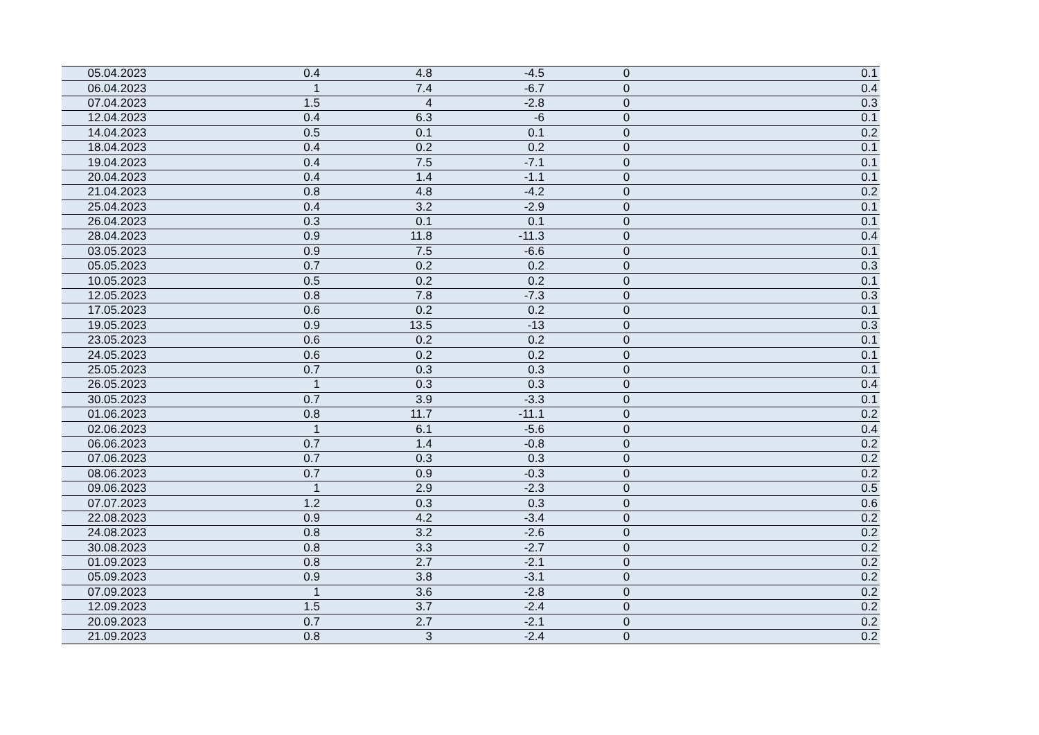| 05.04.2023 | 0.4 | 4.8 | -4.5 | 0 | 0.1 |
| 06.04.2023 | 1 | 7.4 | -6.7 | 0 | 0.4 |
| 07.04.2023 | 1.5 | 4 | -2.8 | 0 | 0.3 |
| 12.04.2023 | 0.4 | 6.3 | -6 | 0 | 0.1 |
| 14.04.2023 | 0.5 | 0.1 | 0.1 | 0 | 0.2 |
| 18.04.2023 | 0.4 | 0.2 | 0.2 | 0 | 0.1 |
| 19.04.2023 | 0.4 | 7.5 | -7.1 | 0 | 0.1 |
| 20.04.2023 | 0.4 | 1.4 | -1.1 | 0 | 0.1 |
| 21.04.2023 | 0.8 | 4.8 | -4.2 | 0 | 0.2 |
| 25.04.2023 | 0.4 | 3.2 | -2.9 | 0 | 0.1 |
| 26.04.2023 | 0.3 | 0.1 | 0.1 | 0 | 0.1 |
| 28.04.2023 | 0.9 | 11.8 | -11.3 | 0 | 0.4 |
| 03.05.2023 | 0.9 | 7.5 | -6.6 | 0 | 0.1 |
| 05.05.2023 | 0.7 | 0.2 | 0.2 | 0 | 0.3 |
| 10.05.2023 | 0.5 | 0.2 | 0.2 | 0 | 0.1 |
| 12.05.2023 | 0.8 | 7.8 | -7.3 | 0 | 0.3 |
| 17.05.2023 | 0.6 | 0.2 | 0.2 | 0 | 0.1 |
| 19.05.2023 | 0.9 | 13.5 | -13 | 0 | 0.3 |
| 23.05.2023 | 0.6 | 0.2 | 0.2 | 0 | 0.1 |
| 24.05.2023 | 0.6 | 0.2 | 0.2 | 0 | 0.1 |
| 25.05.2023 | 0.7 | 0.3 | 0.3 | 0 | 0.1 |
| 26.05.2023 | 1 | 0.3 | 0.3 | 0 | 0.4 |
| 30.05.2023 | 0.7 | 3.9 | -3.3 | 0 | 0.1 |
| 01.06.2023 | 0.8 | 11.7 | -11.1 | 0 | 0.2 |
| 02.06.2023 | 1 | 6.1 | -5.6 | 0 | 0.4 |
| 06.06.2023 | 0.7 | 1.4 | -0.8 | 0 | 0.2 |
| 07.06.2023 | 0.7 | 0.3 | 0.3 | 0 | 0.2 |
| 08.06.2023 | 0.7 | 0.9 | -0.3 | 0 | 0.2 |
| 09.06.2023 | 1 | 2.9 | -2.3 | 0 | 0.5 |
| 07.07.2023 | 1.2 | 0.3 | 0.3 | 0 | 0.6 |
| 22.08.2023 | 0.9 | 4.2 | -3.4 | 0 | 0.2 |
| 24.08.2023 | 0.8 | 3.2 | -2.6 | 0 | 0.2 |
| 30.08.2023 | 0.8 | 3.3 | -2.7 | 0 | 0.2 |
| 01.09.2023 | 0.8 | 2.7 | -2.1 | 0 | 0.2 |
| 05.09.2023 | 0.9 | 3.8 | -3.1 | 0 | 0.2 |
| 07.09.2023 | 1 | 3.6 | -2.8 | 0 | 0.2 |
| 12.09.2023 | 1.5 | 3.7 | -2.4 | 0 | 0.2 |
| 20.09.2023 | 0.7 | 2.7 | -2.1 | 0 | 0.2 |
| 21.09.2023 | 0.8 | 3 | -2.4 | 0 | 0.2 |